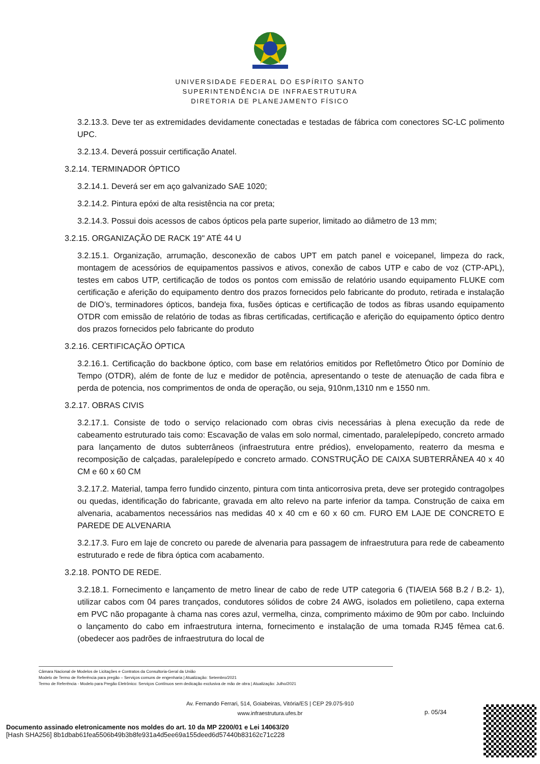UNIVERSIDADE FEDERAL DO ESPÍRITO SANTO
SUPERINTENDÊNCIA DE INFRAESTRUTURA
DIRETORIA DE PLANEJAMENTO FÍSICO
3.2.13.3. Deve ter as extremidades devidamente conectadas e testadas de fábrica com conectores SC-LC polimento UPC.
3.2.13.4. Deverá possuir certificação Anatel.
3.2.14. TERMINADOR ÓPTICO
3.2.14.1. Deverá ser em aço galvanizado SAE 1020;
3.2.14.2. Pintura epóxi de alta resistência na cor preta;
3.2.14.3. Possui dois acessos de cabos ópticos pela parte superior, limitado ao diâmetro de 13 mm;
3.2.15. ORGANIZAÇÃO DE RACK 19" ATÉ 44 U
3.2.15.1. Organização, arrumação, desconexão de cabos UPT em patch panel e voicepanel, limpeza do rack, montagem de acessórios de equipamentos passivos e ativos, conexão de cabos UTP e cabo de voz (CTP-APL), testes em cabos UTP, certificação de todos os pontos com emissão de relatório usando equipamento FLUKE com certificação e aferição do equipamento dentro dos prazos fornecidos pelo fabricante do produto, retirada e instalação de DIO’s, terminadores ópticos, bandeja fixa, fusões ópticas e certificação de todos as fibras usando equipamento OTDR com emissão de relatório de todas as fibras certificadas, certificação e aferição do equipamento óptico dentro dos prazos fornecidos pelo fabricante do produto
3.2.16. CERTIFICAÇÃO ÓPTICA
3.2.16.1. Certificação do backbone óptico, com base em relatórios emitidos por Refletômetro Ótico por Domínio de Tempo (OTDR), além de fonte de luz e medidor de potência, apresentando o teste de atenuação de cada fibra e perda de potencia, nos comprimentos de onda de operação, ou seja, 910nm,1310 nm e 1550 nm.
3.2.17. OBRAS CIVIS
3.2.17.1. Consiste de todo o serviço relacionado com obras civis necessárias à plena execução da rede de cabeamento estruturado tais como: Escavação de valas em solo normal, cimentado, paralelepípedo, concreto armado para lançamento de dutos subterrâneos (infraestrutura entre prédios), envelopamento, reaterro da mesma e recomposição de calçadas, paralelepípedo e concreto armado. CONSTRUÇÃO DE CAIXA SUBTERRÂNEA 40 x 40 CM e 60 x 60 CM
3.2.17.2. Material, tampa ferro fundido cinzento, pintura com tinta anticorrosiva preta, deve ser protegido contragolpes ou quedas, identificação do fabricante, gravada em alto relevo na parte inferior da tampa. Construção de caixa em alvenaria, acabamentos necessários nas medidas 40 x 40 cm e 60 x 60 cm. FURO EM LAJE DE CONCRETO E PAREDE DE ALVENARIA
3.2.17.3. Furo em laje de concreto ou parede de alvenaria para passagem de infraestrutura para rede de cabeamento estruturado e rede de fibra óptica com acabamento.
3.2.18. PONTO DE REDE.
3.2.18.1. Fornecimento e lançamento de metro linear de cabo de rede UTP categoria 6 (TIA/EIA 568 B.2 / B.2- 1), utilizar cabos com 04 pares trançados, condutores sólidos de cobre 24 AWG, isolados em polietileno, capa externa em PVC não propagante à chama nas cores azul, vermelha, cinza, comprimento máximo de 90m por cabo. Incluindo o lançamento do cabo em infraestrutura interna, fornecimento e instalação de uma tomada RJ45 fêmea cat.6. (obedecer aos padrões de infraestrutura do local de
Câmara Nacional de Modelos de Licitações e Contratos da Consultoria-Geral da União
Modelo de Termo de Referência para pregão – Serviços comuns de engenharia | Atualização: Setembro/2021
Termo de Referência - Modelo para Pregão Eletrônico: Serviços Contínuos sem dedicação exclusiva de mão de obra | Atualização: Julho/2021
Av. Fernando Ferrari, 514, Goiabeiras, Vitória/ES | CEP 29.075-910
www.infraestrutura.ufes.br
p. 05/34
Documento assinado eletronicamente nos moldes do art. 10 da MP 2200/01 e Lei 14063/20
[Hash SHA256] 8b1dbab61fea5506b49b3b8fe931a4d5ee69a155deed6d57440b83162c71c228